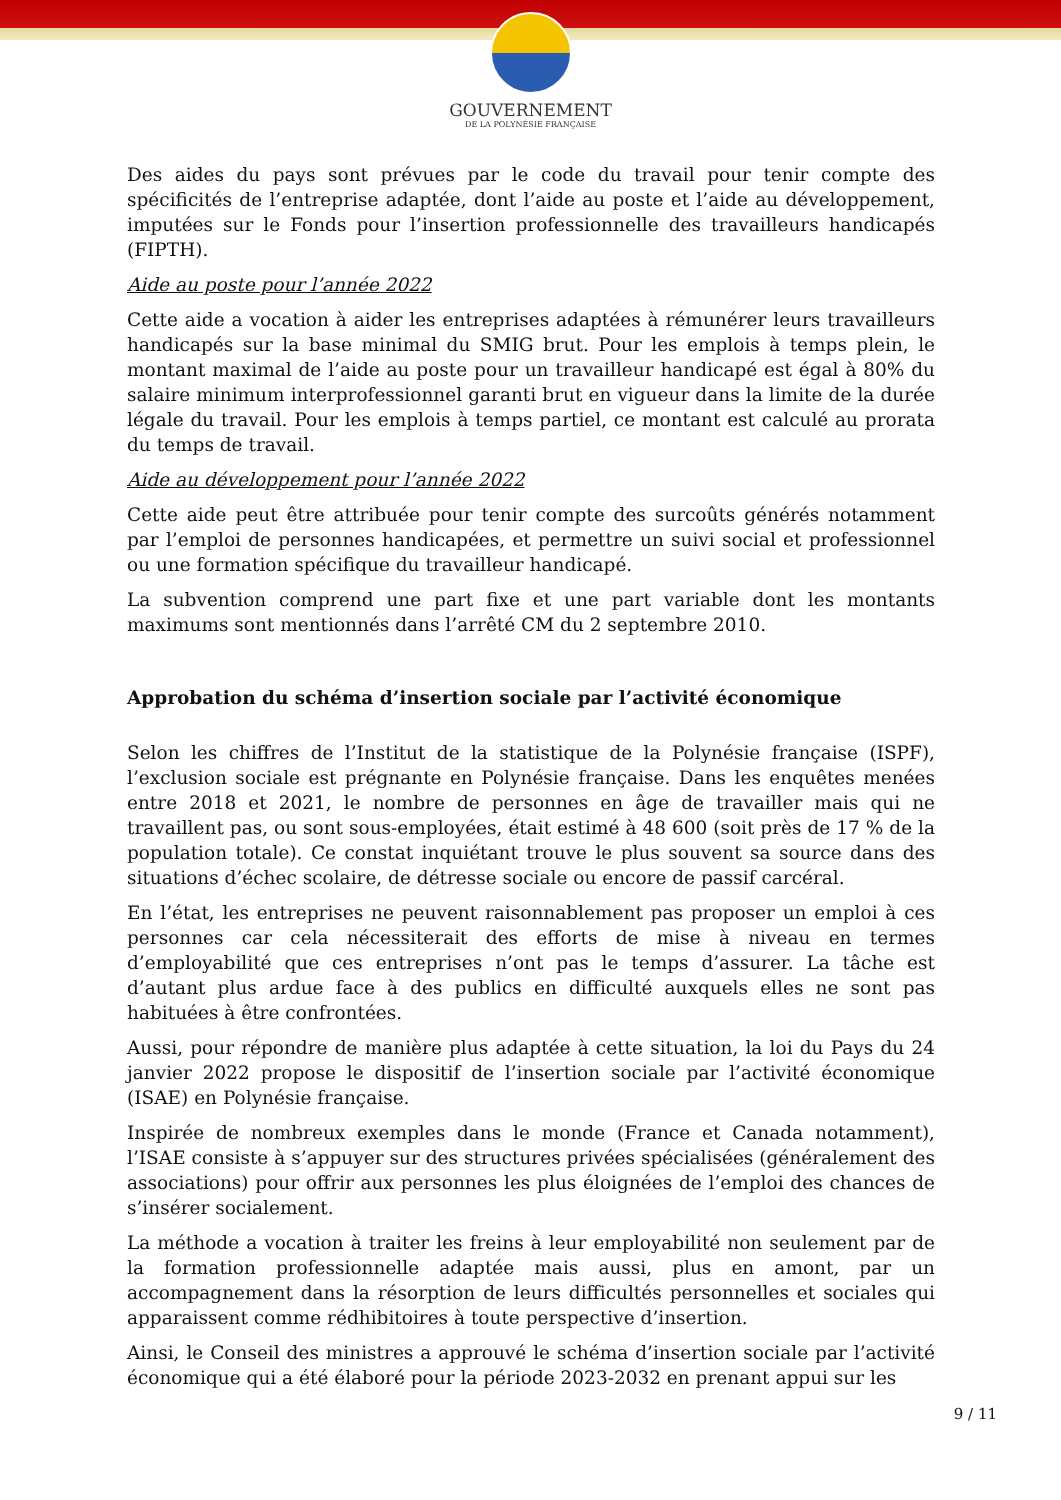GOUVERNEMENT
DE LA POLYNÉSIE FRANÇAISE
Des aides du pays sont prévues par le code du travail pour tenir compte des spécificités de l’entreprise adaptée, dont l’aide au poste et l’aide au développement, imputées sur le Fonds pour l’insertion professionnelle des travailleurs handicapés (FIPTH).
Aide au poste pour l’année 2022
Cette aide a vocation à aider les entreprises adaptées à rémunérer leurs travailleurs handicapés sur la base minimal du SMIG brut. Pour les emplois à temps plein, le montant maximal de l’aide au poste pour un travailleur handicapé est égal à 80% du salaire minimum interprofessionnel garanti brut en vigueur dans la limite de la durée légale du travail. Pour les emplois à temps partiel, ce montant est calculé au prorata du temps de travail.
Aide au développement pour l’année 2022
Cette aide peut être attribuée pour tenir compte des surcoûts générés notamment par l’emploi de personnes handicapées, et permettre un suivi social et professionnel ou une formation spécifique du travailleur handicapé.
La subvention comprend une part fixe et une part variable dont les montants maximums sont mentionnés dans l’arrêté CM du 2 septembre 2010.
Approbation du schéma d’insertion sociale par l’activité économique
Selon les chiffres de l’Institut de la statistique de la Polynésie française (ISPF), l’exclusion sociale est prégnante en Polynésie française. Dans les enquêtes menées entre 2018 et 2021, le nombre de personnes en âge de travailler mais qui ne travaillent pas, ou sont sous-employées, était estimé à 48 600 (soit près de 17 % de la population totale). Ce constat inquiétant trouve le plus souvent sa source dans des situations d’échec scolaire, de détresse sociale ou encore de passif carcéral.
En l’état, les entreprises ne peuvent raisonnablement pas proposer un emploi à ces personnes car cela nécessiterait des efforts de mise à niveau en termes d’employabilité que ces entreprises n’ont pas le temps d’assurer. La tâche est d’autant plus ardue face à des publics en difficulté auxquels elles ne sont pas habituées à être confrontées.
Aussi, pour répondre de manière plus adaptée à cette situation, la loi du Pays du 24 janvier 2022 propose le dispositif de l’insertion sociale par l’activité économique (ISAE) en Polynésie française.
Inspirée de nombreux exemples dans le monde (France et Canada notamment), l’ISAE consiste à s’appuyer sur des structures privées spécialisées (généralement des associations) pour offrir aux personnes les plus éloignées de l’emploi des chances de s’insérer socialement.
La méthode a vocation à traiter les freins à leur employabilité non seulement par de la formation professionnelle adaptée mais aussi, plus en amont, par un accompagnement dans la résorption de leurs difficultés personnelles et sociales qui apparaissent comme rédhibitoires à toute perspective d’insertion.
Ainsi, le Conseil des ministres a approuvé le schéma d’insertion sociale par l’activité économique qui a été élaboré pour la période 2023-2032 en prenant appui sur les
9 / 11